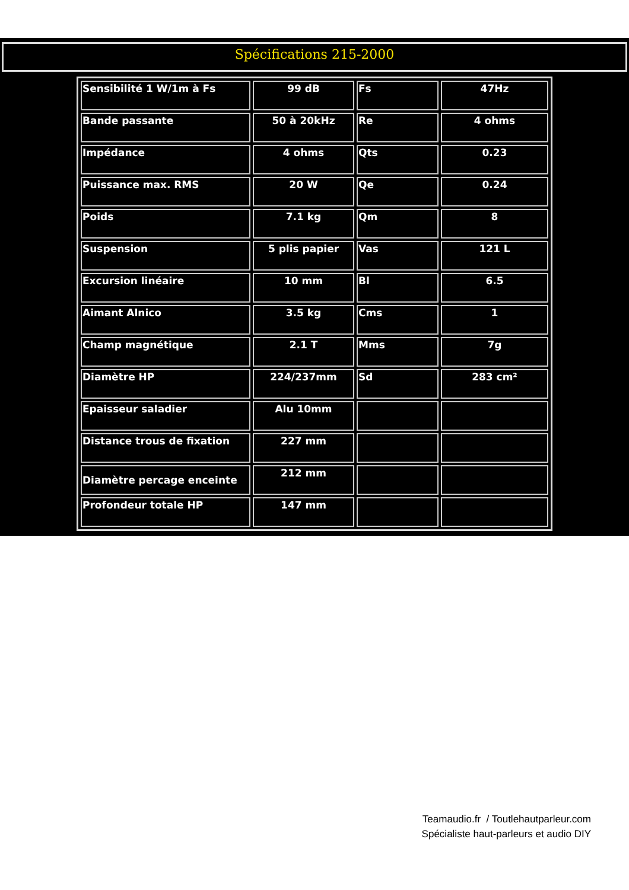Spécifications 215-2000
| Sensibilité 1 W/1m à Fs | 99 dB | Fs | 47Hz |
| Bande passante | 50 à 20kHz | Re | 4 ohms |
| Impédance | 4 ohms | Qts | 0.23 |
| Puissance max. RMS | 20 W | Qe | 0.24 |
| Poids | 7.1 kg | Qm | 8 |
| Suspension | 5 plis papier | Vas | 121 L |
| Excursion linéaire | 10 mm | Bl | 6.5 |
| Aimant Alnico | 3.5 kg | Cms | 1 |
| Champ magnétique | 2.1 T | Mms | 7g |
| Diamètre HP | 224/237mm | Sd | 283 cm² |
| Epaisseur saladier | Alu 10mm | | |
| Distance trous de fixation | 227 mm | | |
| Diamètre percage enceinte | 212 mm | | |
| Profondeur totale HP | 147 mm | | |
Teamaudio.fr / Toutlehautparleur.com
Spécialiste haut-parleurs et audio DIY